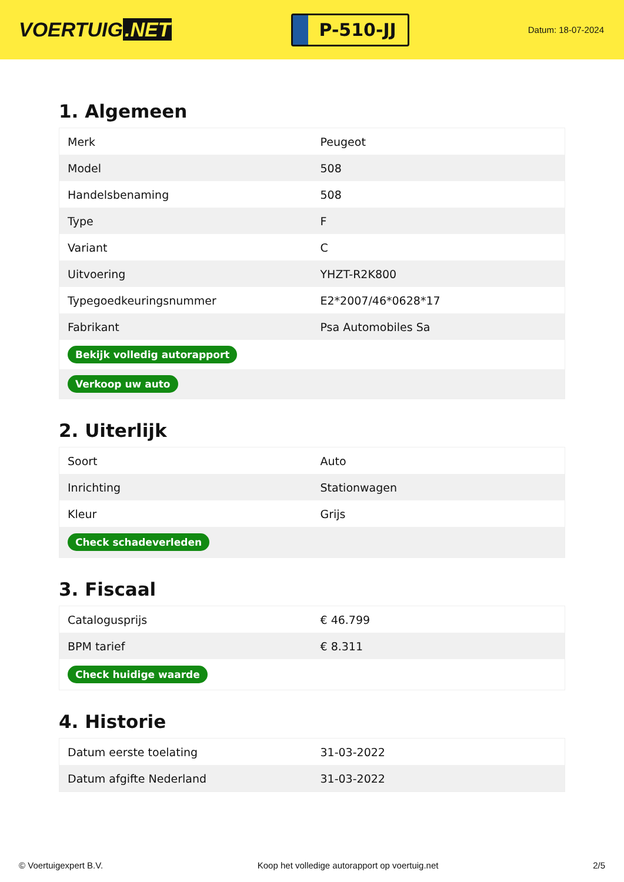VOERTUIG.NET
P-510-JJ
Datum: 18-07-2024
1. Algemeen
| Merk | Peugeot |
| Model | 508 |
| Handelsbenaming | 508 |
| Type | F |
| Variant | C |
| Uitvoering | YHZT-R2K800 |
| Typegoedkeuringsnummer | E2*2007/46*0628*17 |
| Fabrikant | Psa Automobiles Sa |
| Bekijk volledig autorapport | |
| Verkoop uw auto | |
2. Uiterlijk
| Soort | Auto |
| Inrichting | Stationwagen |
| Kleur | Grijs |
| Check schadeverleden | |
3. Fiscaal
| Catalogusprijs | € 46.799 |
| BPM tarief | € 8.311 |
| Check huidige waarde | |
4. Historie
| Datum eerste toelating | 31-03-2022 |
| Datum afgifte Nederland | 31-03-2022 |
© Voertuigexpert B.V. Koop het volledige autorapport op voertuig.net 2/5